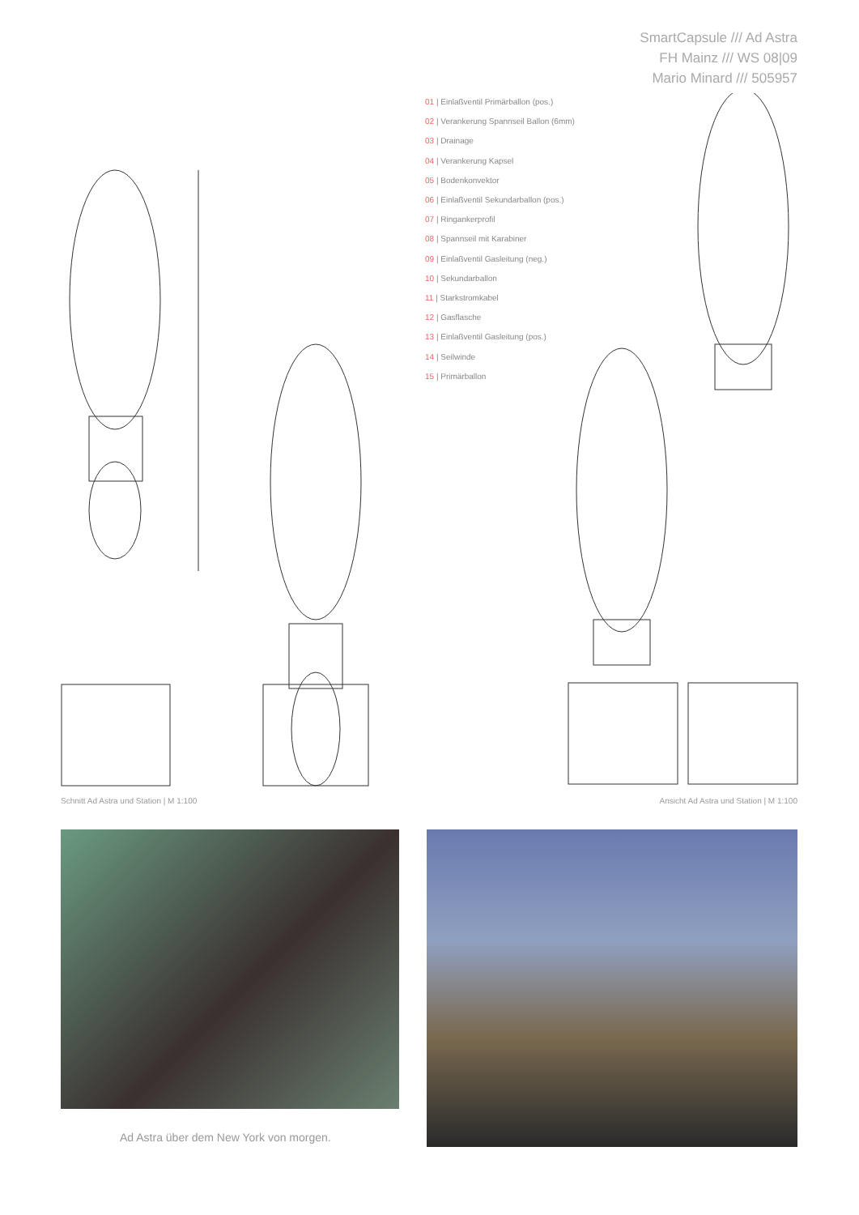SmartCapsule /// Ad Astra
FH Mainz /// WS 08|09
Mario Minard /// 505957
01 | Einlaßventil Primärballon (pos.)
02 | Verankerung Spannseil Ballon (6mm)
03 | Drainage
04 | Verankerung Kapsel
05 | Bodenkonvektor
06 | Einlaßventil Sekundarballon (pos.)
07 | Ringankerprofil
08 | Spannseil mit Karabiner
09 | Einlaßventil Gasleitung (neg.)
10 | Sekundarballon
11 | Starkstromkabel
12 | Gasflasche
13 | Einlaßventil Gasleitung (pos.)
14 | Seilwinde
15 | Primärballon
Schnitt Ad Astra und Station | M 1:100
Ansicht Ad Astra und Station | M 1:100
Ad Astra über dem New York von morgen.